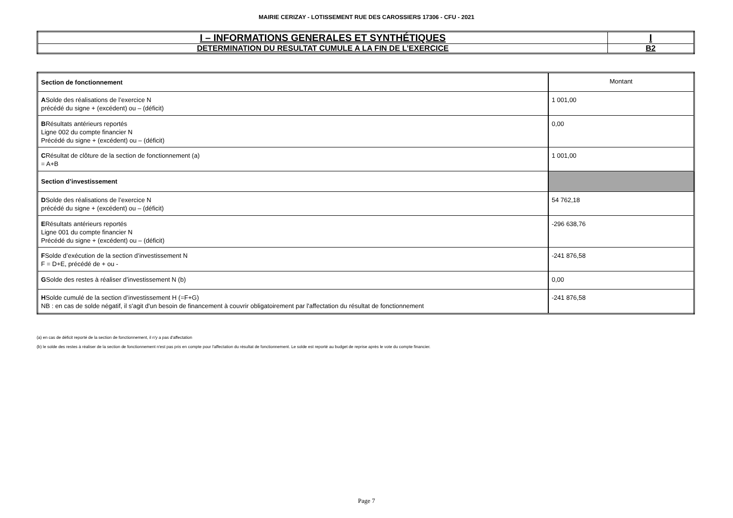MAIRIE CERIZAY - LOTISSEMENT RUE DES CAROSSIERS 17306 - CFU - 2021
| I – INFORMATIONS GENERALES ET SYNTHÉTIQUES | I |
| DETERMINATION DU RESULTAT CUMULE A LA FIN DE L’EXERCICE | B2 |
| Section de fonctionnement | Montant |
| A Solde des réalisations de l’exercice N précédé du signe + (excédent) ou – (déficit) | 1 001,00 |
| B Résultats antérieurs reportés Ligne 002 du compte financier N Précédé du signe + (excédent) ou – (déficit) | 0,00 |
| C Résultat de clôture de la section de fonctionnement (a) = A+B | 1 001,00 |
| Section d’investissement | |
| D Solde des réalisations de l’exercice N précédé du signe + (excédent) ou – (déficit) | 54 762,18 |
| E Résultats antérieurs reportés Ligne 001 du compte financier N Précédé du signe + (excédent) ou – (déficit) | -296 638,76 |
| F Solde d’exécution de la section d’investissement N F = D+E, précédé de + ou - | -241 876,58 |
| G Solde des restes à réaliser d’investissement N (b) | 0,00 |
| H Solde cumulé de la section d’investissement H (=F+G) NB : en cas de solde négatif, il s'agit d'un besoin de financement à couvrir obligatoirement par l'affectation du résultat de fonctionnement | -241 876,58 |
(a) en cas de déficit reporté de la section de fonctionnement, il n'y a pas d'affectation
(b) le solde des restes à réaliser de la section de fonctionnement n'est pas pris en compte pour l'affectation du résultat de fonctionnement. Le solde est reporté au budget de reprise après le vote du compte financier.
Page 7